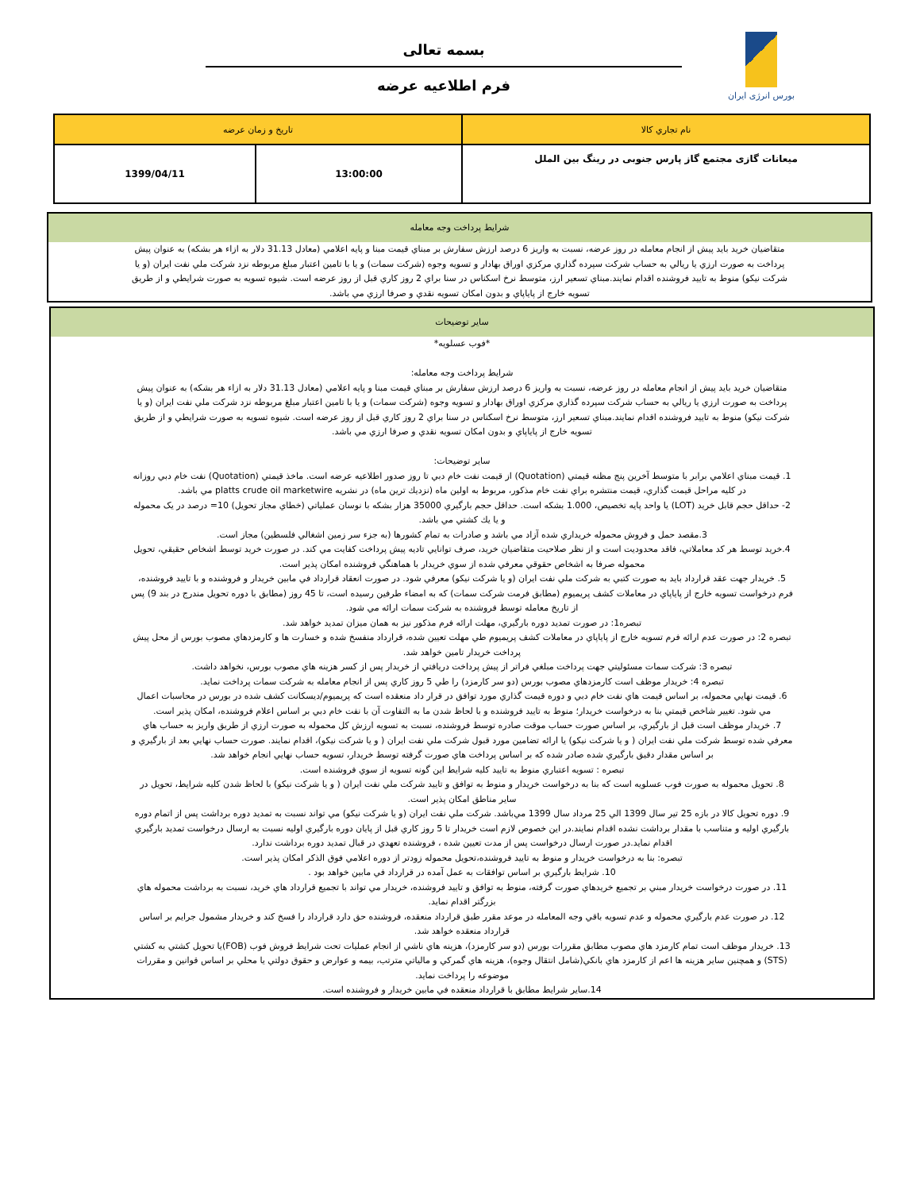بورس انرژی ایران
بسمه تعالی
فرم اطلاعیه عرضه
| نام تجاري كالا | تاريخ و زمان عرضه | |
| میعانات گازی مجتمع گاز پارس جنوبی در رینگ بین الملل | 13:00:00 | 1399/04/11 |
شرايط پرداخت وجه معامله
متقاضيان خريد بايد پيش از انجام معامله در روز عرضه، نسبت به واريز 6 درصد ارزش سفارش بر مبناي قيمت مبنا و پايه اعلامي (معادل 31.13 دلار به ازاء هر بشكه) به عنوان پيش پرداخت به صورت ارزي يا ريالي به حساب شركت سپرده گذاري مركزي اوراق بهادار و تسويه وجوه (شركت سمات) و يا با تامين اعتبار مبلغ مربوطه نزد شركت ملي نفت ايران (و يا شركت نيكو) منوط به تاييد فروشنده اقدام نمايند.مبناي تسعير ارز، متوسط نرخ اسكناس در سنا براي 2 روز كاري قبل از روز عرضه است. شيوه تسويه به صورت شرايطي و از طريق تسويه خارج از پاياپاي و بدون امكان تسويه نقدي و صرفا ارزي مي باشد.
ساير توضيحات
*فوب عسلويه*
شرايط پرداخت وجه معامله:
متقاضيان خريد بايد پيش از انجام معامله در روز عرضه، نسبت به واريز 6 درصد ارزش سفارش بر مبناي قيمت مبنا و پايه اعلامي (معادل 31.13 دلار به ازاء هر بشكه) به عنوان پيش پرداخت به صورت ارزي يا ريالي به حساب شركت سپرده گذاري مركزي اوراق بهادار و تسويه وجوه (شركت سمات) و يا با تامين اعتبار مبلغ مربوطه نزد شركت ملي نفت ايران (و يا شركت نيكو) منوط به تاييد فروشنده اقدام نمايند.مبناي تسعير ارز، متوسط نرخ اسكناس در سنا براي 2 روز كاري قبل از روز عرضه است. شيوه تسويه به صورت شرايطي و از طريق تسويه خارج از پاياپاي و بدون امكان تسويه نقدي و صرفا ارزي مي باشد.
ساير توضيحات:
1. قيمت مبناي اعلامي برابر با متوسط آخرين پنج مظنه قيمتي (Quotation) از قيمت نفت خام دبي تا روز صدور اطلاعيه عرضه است. ماخذ قيمتي (Quotation) نفت خام دبي روزانه در كليه مراحل قيمت گذاري، قيمت منتشره براي نفت خام مذكور، مربوط به اولين ماه (نزديك ترين ماه) در نشريه platts crude oil marketwire مي باشد.
2- حداقل حجم قابل خريد (LOT) يا واحد پايه تخصيص، 1.000 بشكه است. حداقل حجم بارگيري 35000 هزار بشكه با نوسان عملياتي (خطاي مجاز تحويل) 10= درصد در یک محموله و يا يك كشتي مي باشد.
3.مقصد حمل و فروش محموله خريداري شده آزاد مي باشد و صادرات به تمام كشورها (به جزء سر زمين اشغالي فلسطين) مجاز است.
4.خريد توسط هر كد معاملاتي، فاقد محدوديت است و از نظر صلاحيت متقاضيان خريد، صرف توانايي تاديه پيش پرداخت كفايت مي كند. در صورت خريد توسط اشخاص حقيقي، تحويل محموله صرفا به اشخاص حقوقي معرفي شده از سوي خريدار با هماهنگي فروشنده امكان پذير است.
5. خريدار جهت عقد قرارداد بايد به صورت كتبي به شركت ملي نفت ايران (و يا شركت نيكو) معرفي شود. در صورت انعقاد قرارداد في مابين خريدار و فروشنده و با تاييد فروشنده، فرم درخواست تسويه خارج از پاياپاي در معاملات كشف پريميوم (مطابق فرمت شركت سمات) كه به امضاء طرفين رسيده است، تا 45 روز (مطابق با دوره تحويل مندرج در بند 9) پس از تاريخ معامله توسط فروشنده به شركت سمات ارائه مي شود.
تبصره1: در صورت تمديد دوره بارگيري، مهلت ارائه فرم مذكور نيز به همان ميزان تمديد خواهد شد.
تبصره 2: در صورت عدم ارائه فرم تسويه خارج از پاياپاي در معاملات كشف پريميوم طي مهلت تعيين شده، قرارداد منفسخ شده و خسارت ها و كارمزدهاي مصوب بورس از محل پيش پرداخت خريدار تامين خواهد شد.
تبصره 3: شركت سمات مسئوليتي جهت پرداخت مبلغي فراتر از پيش پرداخت دريافتي از خريدار پس از كسر هزينه هاي مصوب بورس، نخواهد داشت.
تبصره 4: خريدار موظف است كارمزدهاي مصوب بورس (دو سر كارمزد) را طي 5 روز كاري پس از انجام معامله به شركت سمات پرداخت نمايد.
6. قيمت نهايي محموله، بر اساس قيمت هاي نفت خام دبي و دوره قيمت گذاري مورد توافق در قرار داد منعقده است كه پريميوم/ديسكانت كشف شده در بورس در محاسبات اعمال مي شود. تغيير شاخص قيمتي بنا به درخواست خريدار؛ منوط به تاييد فروشنده و با لحاظ شدن ما به التفاوت آن با نفت خام دبي بر اساس اعلام فروشنده، امكان پذير است.
7. خريدار موظف است قبل از بارگيري، بر اساس صورت حساب موقت صادره توسط فروشنده، نسبت به تسويه ارزش كل محموله به صورت ارزي از طريق واريز به حساب هاي معرفي شده توسط شركت ملي نفت ايران ( و يا شركت نيكو) يا ارائه تضامين مورد قبول شركت ملي نفت ايران ( و يا شركت نيكو)، اقدام نمايند. صورت حساب نهايي بعد از بارگيري و بر اساس مقدار دقيق بارگيري شده صادر شده كه بر اساس پرداخت هاي صورت گرفته توسط خريدار، تسويه حساب نهايي انجام خواهد شد.
تبصره : تسويه اعتباري منوط به تاييد كليه شرايط اين گونه تسويه از سوي فروشنده است.
8. تحويل محموله به صورت فوب عسلويه است كه بنا به درخواست خريدار و منوط به توافق و تاييد شركت ملي نفت ايران ( و يا شركت نيكو) با لحاظ شدن كليه شرايط، تحويل در ساير مناطق امكان پذير است.
9. دوره تحويل كالا در بازه 25 تير سال 1399 الي 25 مرداد سال 1399 مي‌باشد. شركت ملي نفت ايران (و يا شركت نيكو) مي تواند نسبت به تمديد دوره برداشت پس از اتمام دوره بارگيري اوليه و متناسب با مقدار برداشت نشده اقدام نمايند.در اين خصوص لازم است خريدار تا 5 روز كاري قبل از پايان دوره بارگيري اوليه نسبت به ارسال درخواست تمديد بارگيري اقدام نمايد.در صورت ارسال درخواست پس از مدت تعيين شده ، فروشنده تعهدي در قبال تمديد دوره برداشت ندارد.
تبصره: بنا به درخواست خريدار و منوط به تاييد فروشنده،تحويل محموله زودتر از دوره اعلامي فوق الذكر امكان پذير است.
10. شرايط بارگيري بر اساس توافقات به عمل آمده در قرارداد في مابين خواهد بود .
11. در صورت درخواست خريدار مبني بر تجميع خريدهاي صورت گرفته، منوط به توافق و تاييد فروشنده، خريدار مي تواند با تجميع قرارداد هاي خريد، نسبت به برداشت محموله هاي بزرگتر اقدام نمايد.
12. در صورت عدم بارگيري محموله و عدم تسويه باقي وجه المعامله در موعد مقرر طبق قرارداد منعقده، فروشنده حق دارد قرارداد را فسخ كند و خريدار مشمول جرايم بر اساس قرارداد منعقده خواهد شد.
13. خريدار موظف است تمام كارمزد هاي مصوب مطابق مقررات بورس (دو سر كارمزد)، هزينه هاي ناشي از انجام عمليات تحت شرايط فروش فوب (FOB)يا تحويل كشتي به كشتي (STS) و همچنين ساير هزينه ها اعم از كارمزد هاي بانكي(شامل انتقال وجوه)، هزينه هاي گمركي و مالياتي مترتب، بيمه و عوارض و حقوق دولتي يا محلي بر اساس قوانين و مقررات موضوعه را پرداخت نمايد.
14.ساير شرايط مطابق با قرارداد منعقده في مابين خريدار و فروشنده است.